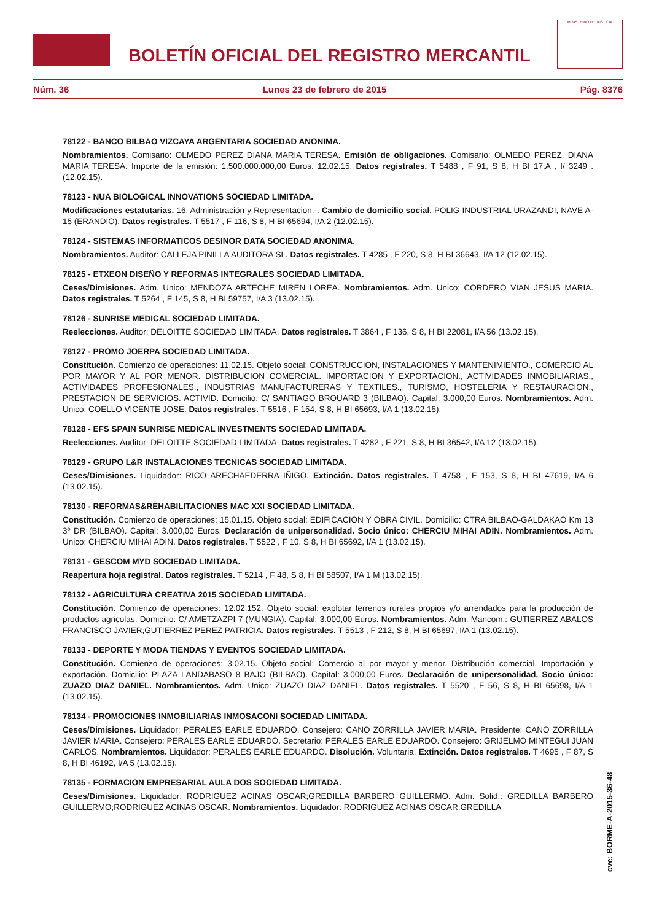BOLETÍN OFICIAL DEL REGISTRO MERCANTIL
MINISTERIO DE JUSTICIA
Núm. 36 Lunes 23 de febrero de 2015 Pág. 8376
78122 - BANCO BILBAO VIZCAYA ARGENTARIA SOCIEDAD ANONIMA.
Nombramientos. Comisario: OLMEDO PEREZ DIANA MARIA TERESA. Emisión de obligaciones. Comisario: OLMEDO PEREZ, DIANA MARIA TERESA. Importe de la emisión: 1.500.000.000,00 Euros. 12.02.15. Datos registrales. T 5488 , F 91, S 8, H BI 17,A , I/ 3249 .(12.02.15).
78123 - NUA BIOLOGICAL INNOVATIONS SOCIEDAD LIMITADA.
Modificaciones estatutarias. 16. Administración y Representacion.-. Cambio de domicilio social. POLIG INDUSTRIAL URAZANDI, NAVE A-15 (ERANDIO). Datos registrales. T 5517 , F 116, S 8, H BI 65694, I/A 2 (12.02.15).
78124 - SISTEMAS INFORMATICOS DESINOR DATA SOCIEDAD ANONIMA.
Nombramientos. Auditor: CALLEJA PINILLA AUDITORA SL. Datos registrales. T 4285 , F 220, S 8, H BI 36643, I/A 12 (12.02.15).
78125 - ETXEON DISEÑO Y REFORMAS INTEGRALES SOCIEDAD LIMITADA.
Ceses/Dimisiones. Adm. Unico: MENDOZA ARTECHE MIREN LOREA. Nombramientos. Adm. Unico: CORDERO VIAN JESUS MARIA. Datos registrales. T 5264 , F 145, S 8, H BI 59757, I/A 3 (13.02.15).
78126 - SUNRISE MEDICAL SOCIEDAD LIMITADA.
Reelecciones. Auditor: DELOITTE SOCIEDAD LIMITADA. Datos registrales. T 3864 , F 136, S 8, H BI 22081, I/A 56 (13.02.15).
78127 - PROMO JOERPA SOCIEDAD LIMITADA.
Constitución. Comienzo de operaciones: 11.02.15. Objeto social: CONSTRUCCION, INSTALACIONES Y MANTENIMIENTO., COMERCIO AL POR MAYOR Y AL POR MENOR. DISTRIBUCION COMERCIAL. IMPORTACION Y EXPORTACION., ACTIVIDADES INMOBILIARIAS., ACTIVIDADES PROFESIONALES., INDUSTRIAS MANUFACTURERAS Y TEXTILES., TURISMO, HOSTELERIA Y RESTAURACION., PRESTACION DE SERVICIOS. ACTIVID. Domicilio: C/ SANTIAGO BROUARD 3 (BILBAO). Capital: 3.000,00 Euros. Nombramientos. Adm. Unico: COELLO VICENTE JOSE. Datos registrales. T 5516 , F 154, S 8, H BI 65693, I/A 1 (13.02.15).
78128 - EFS SPAIN SUNRISE MEDICAL INVESTMENTS SOCIEDAD LIMITADA.
Reelecciones. Auditor: DELOITTE SOCIEDAD LIMITADA. Datos registrales. T 4282 , F 221, S 8, H BI 36542, I/A 12 (13.02.15).
78129 - GRUPO L&R INSTALACIONES TECNICAS SOCIEDAD LIMITADA.
Ceses/Dimisiones. Liquidador: RICO ARECHAEDERRA IÑIGO. Extinción. Datos registrales. T 4758 , F 153, S 8, H BI 47619, I/A 6 (13.02.15).
78130 - REFORMAS&REHABILITACIONES MAC XXI SOCIEDAD LIMITADA.
Constitución. Comienzo de operaciones: 15.01.15. Objeto social: EDIFICACION Y OBRA CIVIL. Domicilio: CTRA BILBAO-GALDAKAO Km 13 3º DR (BILBAO). Capital: 3.000,00 Euros. Declaración de unipersonalidad. Socio único: CHERCIU MIHAI ADIN. Nombramientos. Adm. Unico: CHERCIU MIHAI ADIN. Datos registrales. T 5522 , F 10, S 8, H BI 65692, I/A 1 (13.02.15).
78131 - GESCOM MYD SOCIEDAD LIMITADA.
Reapertura hoja registral. Datos registrales. T 5214 , F 48, S 8, H BI 58507, I/A 1 M (13.02.15).
78132 - AGRICULTURA CREATIVA 2015 SOCIEDAD LIMITADA.
Constitución. Comienzo de operaciones: 12.02.152. Objeto social: explotar terrenos rurales propios y/o arrendados para la producción de productos agricolas. Domicilio: C/ AMETZAZPI 7 (MUNGIA). Capital: 3.000,00 Euros. Nombramientos. Adm. Mancom.: GUTIERREZ ABALOS FRANCISCO JAVIER;GUTIERREZ PEREZ PATRICIA. Datos registrales. T 5513 , F 212, S 8, H BI 65697, I/A 1 (13.02.15).
78133 - DEPORTE Y MODA TIENDAS Y EVENTOS SOCIEDAD LIMITADA.
Constitución. Comienzo de operaciones: 3.02.15. Objeto social: Comercio al por mayor y menor. Distribución comercial. Importación y exportación. Domicilio: PLAZA LANDABASO 8 BAJO (BILBAO). Capital: 3.000,00 Euros. Declaración de unipersonalidad. Socio único: ZUAZO DIAZ DANIEL. Nombramientos. Adm. Unico: ZUAZO DIAZ DANIEL. Datos registrales. T 5520 , F 56, S 8, H BI 65698, I/A 1 (13.02.15).
78134 - PROMOCIONES INMOBILIARIAS INMOSACONI SOCIEDAD LIMITADA.
Ceses/Dimisiones. Liquidador: PERALES EARLE EDUARDO. Consejero: CANO ZORRILLA JAVIER MARIA. Presidente: CANO ZORRILLA JAVIER MARIA. Consejero: PERALES EARLE EDUARDO. Secretario: PERALES EARLE EDUARDO. Consejero: GRIJELMO MINTEGUI JUAN CARLOS. Nombramientos. Liquidador: PERALES EARLE EDUARDO. Disolución. Voluntaria. Extinción. Datos registrales. T 4695 , F 87, S 8, H BI 46192, I/A 5 (13.02.15).
78135 - FORMACION EMPRESARIAL AULA DOS SOCIEDAD LIMITADA.
Ceses/Dimisiones. Liquidador: RODRIGUEZ ACINAS OSCAR;GREDILLA BARBERO GUILLERMO. Adm. Solid.: GREDILLA BARBERO GUILLERMO;RODRIGUEZ ACINAS OSCAR. Nombramientos. Liquidador: RODRIGUEZ ACINAS OSCAR;GREDILLA
cve: BORME-A-2015-36-48